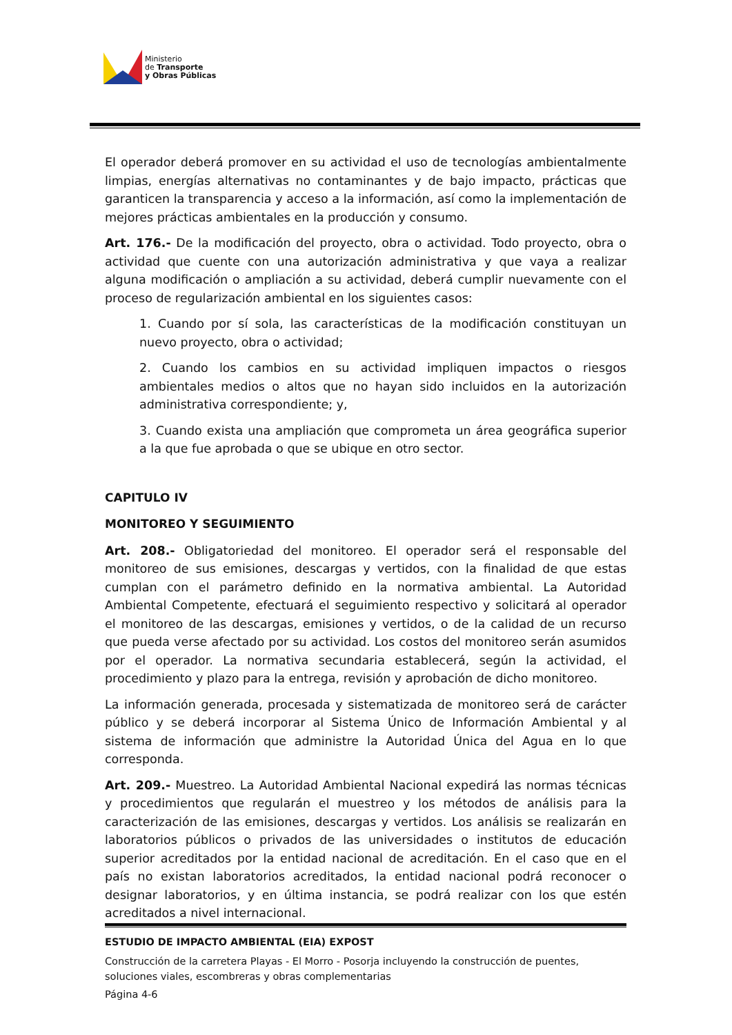Ministerio
de Transporte
y Obras Públicas
El operador deberá promover en su actividad el uso de tecnologías ambientalmente limpias, energías alternativas no contaminantes y de bajo impacto, prácticas que garanticen la transparencia y acceso a la información, así como la implementación de mejores prácticas ambientales en la producción y consumo.
Art. 176.- De la modificación del proyecto, obra o actividad. Todo proyecto, obra o actividad que cuente con una autorización administrativa y que vaya a realizar alguna modificación o ampliación a su actividad, deberá cumplir nuevamente con el proceso de regularización ambiental en los siguientes casos:
1. Cuando por sí sola, las características de la modificación constituyan un nuevo proyecto, obra o actividad;
2. Cuando los cambios en su actividad impliquen impactos o riesgos ambientales medios o altos que no hayan sido incluidos en la autorización administrativa correspondiente; y,
3. Cuando exista una ampliación que comprometa un área geográfica superior a la que fue aprobada o que se ubique en otro sector.
CAPITULO IV
MONITOREO Y SEGUIMIENTO
Art. 208.- Obligatoriedad del monitoreo. El operador será el responsable del monitoreo de sus emisiones, descargas y vertidos, con la finalidad de que estas cumplan con el parámetro definido en la normativa ambiental. La Autoridad Ambiental Competente, efectuará el seguimiento respectivo y solicitará al operador el monitoreo de las descargas, emisiones y vertidos, o de la calidad de un recurso que pueda verse afectado por su actividad. Los costos del monitoreo serán asumidos por el operador. La normativa secundaria establecerá, según la actividad, el procedimiento y plazo para la entrega, revisión y aprobación de dicho monitoreo.
La información generada, procesada y sistematizada de monitoreo será de carácter público y se deberá incorporar al Sistema Único de Información Ambiental y al sistema de información que administre la Autoridad Única del Agua en lo que corresponda.
Art. 209.- Muestreo. La Autoridad Ambiental Nacional expedirá las normas técnicas y procedimientos que regularán el muestreo y los métodos de análisis para la caracterización de las emisiones, descargas y vertidos. Los análisis se realizarán en laboratorios públicos o privados de las universidades o institutos de educación superior acreditados por la entidad nacional de acreditación. En el caso que en el país no existan laboratorios acreditados, la entidad nacional podrá reconocer o designar laboratorios, y en última instancia, se podrá realizar con los que estén acreditados a nivel internacional.
ESTUDIO DE IMPACTO AMBIENTAL (EIA) EXPOST
Construcción de la carretera Playas - El Morro - Posorja incluyendo la construcción de puentes, soluciones viales, escombreras y obras complementarias
Página 4-6